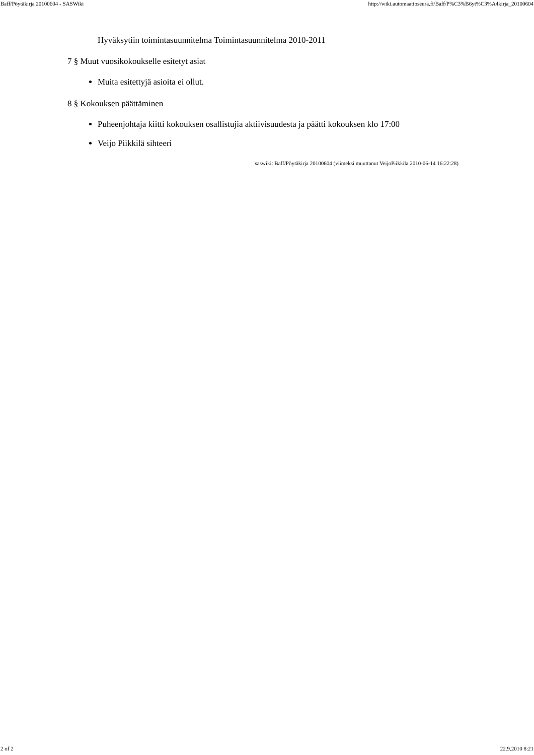Baff/Pöytäkirja 20100604 - SASWiki http://wiki.automaatioseura.fi/Baff/P%C3%B6yt%C3%A4kirja_20100604
Hyväksytiin toimintasuunnitelma Toimintasuunnitelma 2010-2011
7 § Muut vuosikokoukselle esitetyt asiat
Muita esitettyjä asioita ei ollut.
8 § Kokouksen päättäminen
Puheenjohtaja kiitti kokouksen osallistujia aktiivisuudesta ja päätti kokouksen klo 17:00
Veijo Piikkilä sihteeri
saswiki: Baff/Pöytäkirja 20100604 (viimeksi muuttanut VeijoPiikkila 2010-06-14 16:22:28)
2 of 2 22.9.2010 8:21